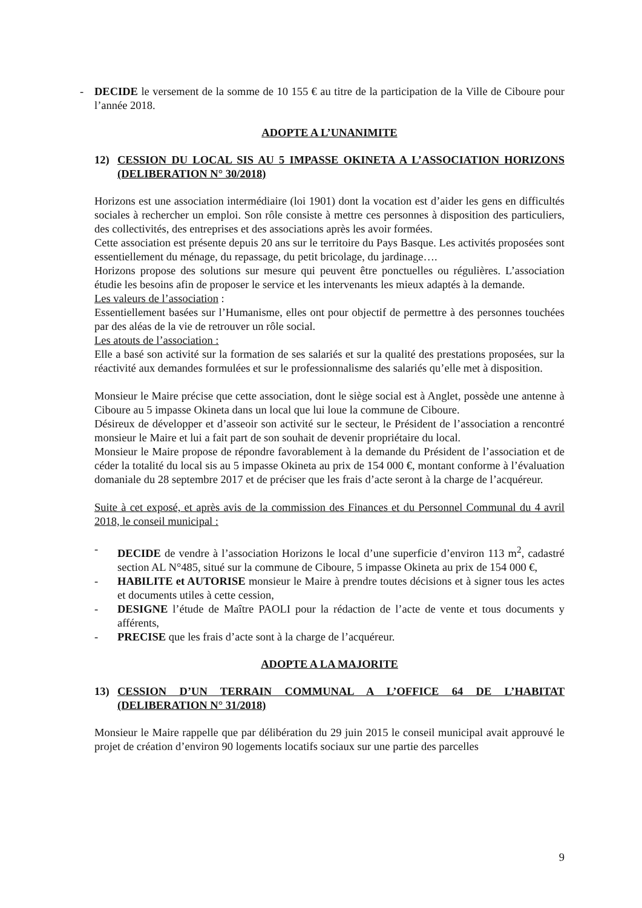- DECIDE le versement de la somme de 10 155 € au titre de la participation de la Ville de Ciboure pour l’année 2018.
ADOPTE A L’UNANIMITE
12) CESSION DU LOCAL SIS AU 5 IMPASSE OKINETA A L’ASSOCIATION HORIZONS (DELIBERATION N° 30/2018)
Horizons est une association intermédiaire (loi 1901) dont la vocation est d’aider les gens en difficultés sociales à rechercher un emploi. Son rôle consiste à mettre ces personnes à disposition des particuliers, des collectivités, des entreprises et des associations après les avoir formées.
Cette association est présente depuis 20 ans sur le territoire du Pays Basque. Les activités proposées sont essentiellement du ménage, du repassage, du petit bricolage, du jardinage….
Horizons propose des solutions sur mesure qui peuvent être ponctuelles ou régulières. L’association étudie les besoins afin de proposer le service et les intervenants les mieux adaptés à la demande.
Les valeurs de l’association :
Essentiellement basées sur l’Humanisme, elles ont pour objectif de permettre à des personnes touchées par des aléas de la vie de retrouver un rôle social.
Les atouts de l’association :
Elle a basé son activité sur la formation de ses salariés et sur la qualité des prestations proposées, sur la réactivité aux demandes formulées et sur le professionnalisme des salariés qu’elle met à disposition.
Monsieur le Maire précise que cette association, dont le siège social est à Anglet, possède une antenne à Ciboure au 5 impasse Okineta dans un local que lui loue la commune de Ciboure.
Désireux de développer et d’asseoir son activité sur le secteur, le Président de l’association a rencontré monsieur le Maire et lui a fait part de son souhait de devenir propriétaire du local.
Monsieur le Maire propose de répondre favorablement à la demande du Président de l’association et de céder la totalité du local sis au 5 impasse Okineta au prix de 154 000 €, montant conforme à l’évaluation domaniale du 28 septembre 2017 et de préciser que les frais d’acte seront à la charge de l’acquéreur.
Suite à cet exposé, et après avis de la commission des Finances et du Personnel Communal du 4 avril 2018, le conseil municipal :
- DECIDE de vendre à l’association Horizons le local d’une superficie d’environ 113 m<sup>2</sup>, cadastré section AL N°485, situé sur la commune de Ciboure, 5 impasse Okineta au prix de 154 000 €,
- HABILITE et AUTORISE monsieur le Maire à prendre toutes décisions et à signer tous les actes et documents utiles à cette cession,
- DESIGNE l’étude de Maître PAOLI pour la rédaction de l’acte de vente et tous documents y afférents,
- PRECISE que les frais d’acte sont à la charge de l’acquéreur.
ADOPTE A LA MAJORITE
13) CESSION D’UN TERRAIN COMMUNAL A L’OFFICE 64 DE L’HABITAT (DELIBERATION N° 31/2018)
Monsieur le Maire rappelle que par délibération du 29 juin 2015 le conseil municipal avait approuvé le projet de création d’environ 90 logements locatifs sociaux sur une partie des parcelles
9